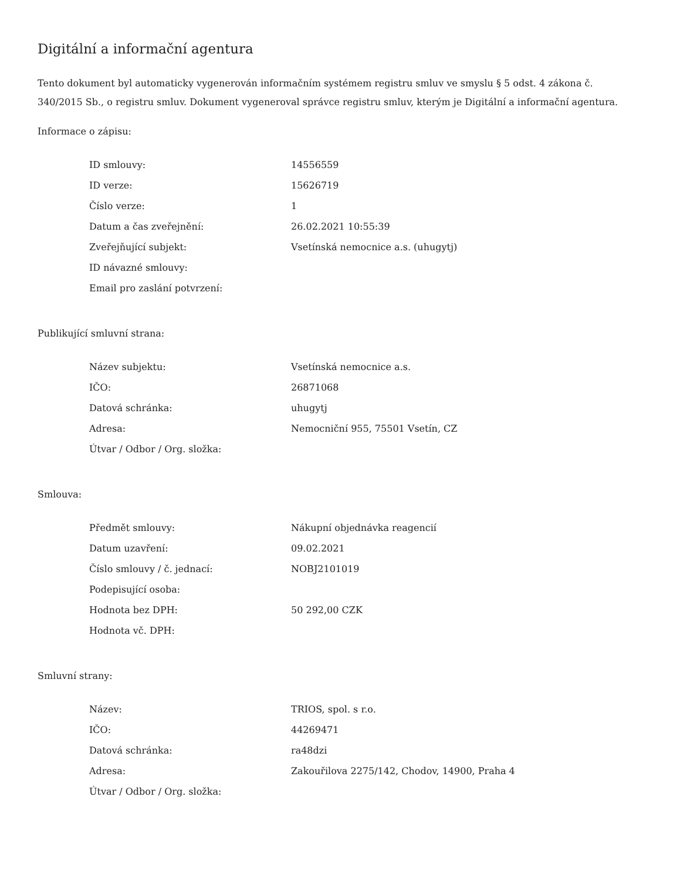Digitální a informační agentura
Tento dokument byl automaticky vygenerován informačním systémem registru smluv ve smyslu § 5 odst. 4 zákona č. 340/2015 Sb., o registru smluv. Dokument vygeneroval správce registru smluv, kterým je Digitální a informační agentura.
Informace o zápisu:
| ID smlouvy: | 14556559 |
| ID verze: | 15626719 |
| Číslo verze: | 1 |
| Datum a čas zveřejnění: | 26.02.2021 10:55:39 |
| Zveřejňující subjekt: | Vsetínská nemocnice a.s. (uhugytj) |
| ID návazné smlouvy: | |
| Email pro zaslání potvrzení: | |
Publikující smluvní strana:
| Název subjektu: | Vsetínská nemocnice a.s. |
| IČO: | 26871068 |
| Datová schránka: | uhugytj |
| Adresa: | Nemocniční 955, 75501 Vsetín, CZ |
| Útvar / Odbor / Org. složka: | |
Smlouva:
| Předmět smlouvy: | Nákupní objednávka reagencií |
| Datum uzavření: | 09.02.2021 |
| Číslo smlouvy / č. jednací: | NOBJ2101019 |
| Podepisující osoba: | |
| Hodnota bez DPH: | 50 292,00 CZK |
| Hodnota vč. DPH: | |
Smluvní strany:
| Název: | TRIOS, spol. s r.o. |
| IČO: | 44269471 |
| Datová schránka: | ra48dzi |
| Adresa: | Zakouřilova 2275/142, Chodov, 14900, Praha 4 |
| Útvar / Odbor / Org. složka: | |